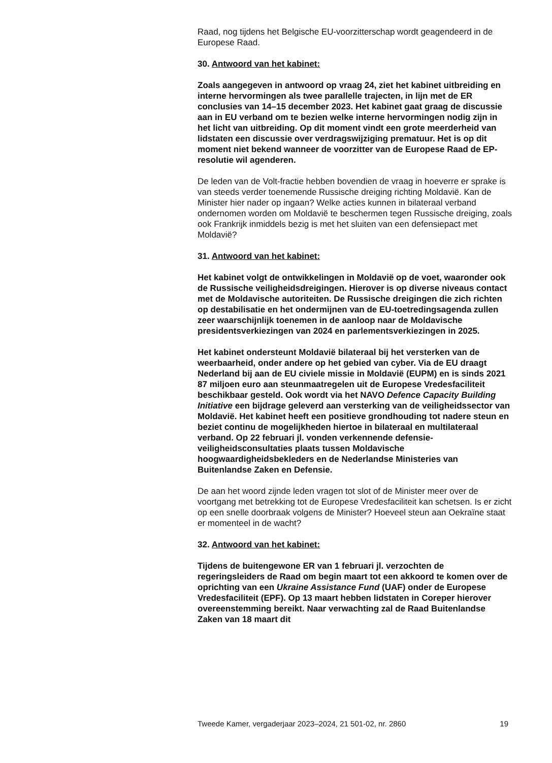Raad, nog tijdens het Belgische EU-voorzitterschap wordt geagendeerd in de Europese Raad.
30. Antwoord van het kabinet:
Zoals aangegeven in antwoord op vraag 24, ziet het kabinet uitbreiding en interne hervormingen als twee parallelle trajecten, in lijn met de ER conclusies van 14–15 december 2023. Het kabinet gaat graag de discussie aan in EU verband om te bezien welke interne hervormingen nodig zijn in het licht van uitbreiding. Op dit moment vindt een grote meerderheid van lidstaten een discussie over verdragswijziging prematuur. Het is op dit moment niet bekend wanneer de voorzitter van de Europese Raad de EP-resolutie wil agenderen.
De leden van de Volt-fractie hebben bovendien de vraag in hoeverre er sprake is van steeds verder toenemende Russische dreiging richting Moldavië. Kan de Minister hier nader op ingaan? Welke acties kunnen in bilateraal verband ondernomen worden om Moldavië te beschermen tegen Russische dreiging, zoals ook Frankrijk inmiddels bezig is met het sluiten van een defensiepact met Moldavië?
31. Antwoord van het kabinet:
Het kabinet volgt de ontwikkelingen in Moldavië op de voet, waaronder ook de Russische veiligheidsdreigingen. Hierover is op diverse niveaus contact met de Moldavische autoriteiten. De Russische dreigingen die zich richten op destabilisatie en het ondermijnen van de EU-toetredingsagenda zullen zeer waarschijnlijk toenemen in de aanloop naar de Moldavische presidentsverkiezingen van 2024 en parlementsverkiezingen in 2025.
Het kabinet ondersteunt Moldavië bilateraal bij het versterken van de weerbaarheid, onder andere op het gebied van cyber. Via de EU draagt Nederland bij aan de EU civiele missie in Moldavië (EUPM) en is sinds 2021 87 miljoen euro aan steunmaatregelen uit de Europese Vredesfaciliteit beschikbaar gesteld. Ook wordt via het NAVO Defence Capacity Building Initiative een bijdrage geleverd aan versterking van de veiligheidssector van Moldavië. Het kabinet heeft een positieve grondhouding tot nadere steun en beziet continu de mogelijkheden hiertoe in bilateraal en multilateraal verband. Op 22 februari jl. vonden verkennende defensie-veiligheidsconsultaties plaats tussen Moldavische hoogwaardigheidsbekleders en de Nederlandse Ministeries van Buitenlandse Zaken en Defensie.
De aan het woord zijnde leden vragen tot slot of de Minister meer over de voortgang met betrekking tot de Europese Vredesfaciliteit kan schetsen. Is er zicht op een snelle doorbraak volgens de Minister? Hoeveel steun aan Oekraïne staat er momenteel in de wacht?
32. Antwoord van het kabinet:
Tijdens de buitengewone ER van 1 februari jl. verzochten de regeringsleiders de Raad om begin maart tot een akkoord te komen over de oprichting van een Ukraine Assistance Fund (UAF) onder de Europese Vredesfaciliteit (EPF). Op 13 maart hebben lidstaten in Coreper hierover overeenstemming bereikt. Naar verwachting zal de Raad Buitenlandse Zaken van 18 maart dit
Tweede Kamer, vergaderjaar 2023–2024, 21 501-02, nr. 2860 19